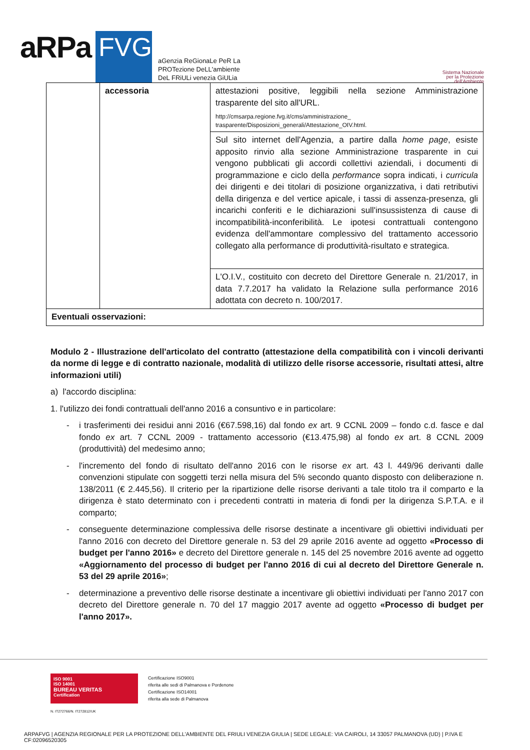aRPa FVG
aGenzia ReGionaLe PeR La
PROTezione DeLL'ambiente
DeL FRiULi venezia GiULia
Sistema Nazionale
per la Protezione
dell'Ambiente
| | accessoria | attestazioni positive, leggibili nella sezione Amministrazione trasparente del sito all'URL. http://cmsarpa.regione.fvg.it/cms/amministrazione_ trasparente/Disposizioni_generali/Attestazione_OIV.html. |
| | | Sul sito internet dell'Agenzia, a partire dalla home page , esiste apposito rinvio alla sezione Amministrazione trasparente in cui vengono pubblicati gli accordi collettivi aziendali, i documenti di programmazione e ciclo della performance sopra indicati, i curricula dei dirigenti e dei titolari di posizione organizzativa, i dati retributivi della dirigenza e del vertice apicale, i tassi di assenza-presenza, gli incarichi conferiti e le dichiarazioni sull'insussistenza di cause di incompatibilità-inconferibilità. Le ipotesi contrattuali contengono evidenza dell'ammontare complessivo del trattamento accessorio collegato alla performance di produttività-risultato e strategica. |
| | | L'O.I.V., costituito con decreto del Direttore Generale n. 21/2017, in data 7.7.2017 ha validato la Relazione sulla performance 2016 adottata con decreto n. 100/2017. |
| Eventuali osservazioni: | | |
Modulo 2 - Illustrazione dell'articolato del contratto (attestazione della compatibilità con i vincoli derivanti da norme di legge e di contratto nazionale, modalità di utilizzo delle risorse accessorie, risultati attesi, altre informazioni utili)
a) l'accordo disciplina:
1. l'utilizzo dei fondi contrattuali dell'anno 2016 a consuntivo e in particolare:
- i trasferimenti dei residui anni 2016 (€67.598,16) dal fondo ex art. 9 CCNL 2009 – fondo c.d. fasce e dal fondo ex art. 7 CCNL 2009 - trattamento accessorio (€13.475,98) al fondo ex art. 8 CCNL 2009 (produttività) del medesimo anno;
- l'incremento del fondo di risultato dell'anno 2016 con le risorse ex art. 43 l. 449/96 derivanti dalle convenzioni stipulate con soggetti terzi nella misura del 5% secondo quanto disposto con deliberazione n. 138/2011 (€ 2.445,56). Il criterio per la ripartizione delle risorse derivanti a tale titolo tra il comparto e la dirigenza è stato determinato con i precedenti contratti in materia di fondi per la dirigenza S.P.T.A. e il comparto;
- conseguente determinazione complessiva delle risorse destinate a incentivare gli obiettivi individuati per l'anno 2016 con decreto del Direttore generale n. 53 del 29 aprile 2016 avente ad oggetto «Processo di budget per l'anno 2016» e decreto del Direttore generale n. 145 del 25 novembre 2016 avente ad oggetto «Aggiornamento del processo di budget per l'anno 2016 di cui al decreto del Direttore Generale n. 53 del 29 aprile 2016»;
- determinazione a preventivo delle risorse destinate a incentivare gli obiettivi individuati per l'anno 2017 con decreto del Direttore generale n. 70 del 17 maggio 2017 avente ad oggetto «Processo di budget per l'anno 2017».
ISO 9001
ISO 14001
BUREAU VERITAS
Certification
Certificazione ISO9001
riferita alle sedi di Palmanova e Pordenone
Certificazione ISO14001
riferita alla sede di Palmanova
N. IT272766/N. IT272812/UK
ARPAFVG | AGENZIA REGIONALE PER LA PROTEZIONE DELL'AMBIENTE DEL FRIULI VENEZIA GIULIA | SEDE LEGALE: VIA CAIROLI, 14 33057 PALMANOVA (UD) | P.IVA E CF:02096520305